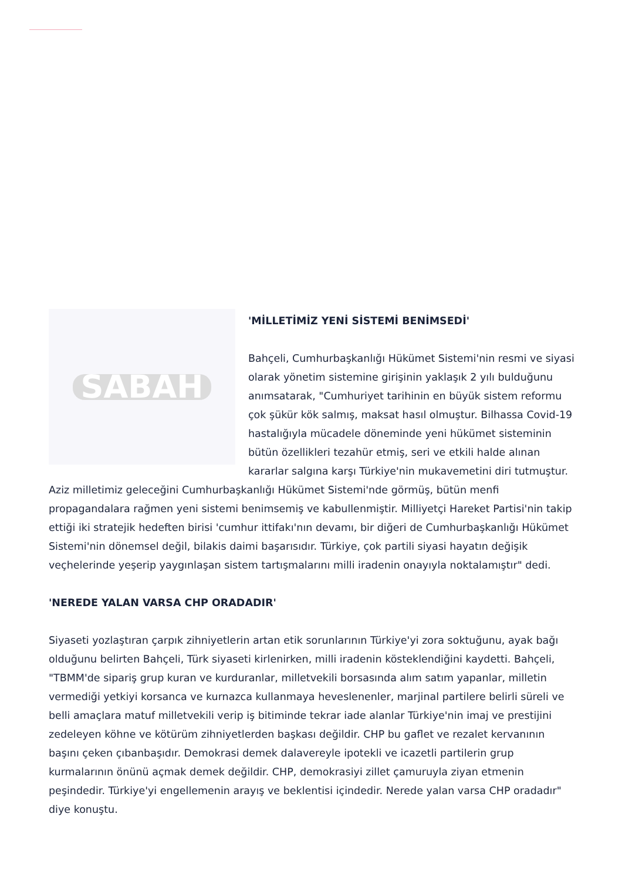SABAH
'MİLLETİMİZ YENİ SİSTEMİ BENİMSEDİ'
Bahçeli, Cumhurbaşkanlığı Hükümet Sistemi'nin resmi ve siyasi olarak yönetim sistemine girişinin yaklaşık 2 yılı bulduğunu anımsatarak, "Cumhuriyet tarihinin en büyük sistem reformu çok şükür kök salmış, maksat hasıl olmuştur. Bilhassa Covid-19 hastalığıyla mücadele döneminde yeni hükümet sisteminin bütün özellikleri tezahür etmiş, seri ve etkili halde alınan kararlar salgına karşı Türkiye'nin mukavemetini diri tutmuştur. Aziz milletimiz geleceğini Cumhurbaşkanlığı Hükümet Sistemi'nde görmüş, bütün menfi propagandalara rağmen yeni sistemi benimsemiş ve kabullenmiştir. Milliyetçi Hareket Partisi'nin takip ettiği iki stratejik hedeften birisi 'cumhur ittifakı'nın devamı, bir diğeri de Cumhurbaşkanlığı Hükümet Sistemi'nin dönemsel değil, bilakis daimi başarısıdır. Türkiye, çok partili siyasi hayatın değişik veçhelerinde yeşerip yaygınlaşan sistem tartışmalarını milli iradenin onayıyla noktalamıştır" dedi.
'NEREDE YALAN VARSA CHP ORADADIR'
Siyaseti yozlaştıran çarpık zihniyetlerin artan etik sorunlarının Türkiye'yi zora soktuğunu, ayak bağı olduğunu belirten Bahçeli, Türk siyaseti kirlenirken, milli iradenin kösteklendiğini kaydetti. Bahçeli, "TBMM'de sipariş grup kuran ve kurduranlar, milletvekili borsasında alım satım yapanlar, milletin vermediği yetkiyi korsanca ve kurnazca kullanmaya heveslenenler, marjinal partilere belirli süreli ve belli amaçlara matuf milletvekili verip iş bitiminde tekrar iade alanlar Türkiye'nin imaj ve prestijini zedeleyen köhne ve kötürüm zihniyetlerden başkası değildir. CHP bu gaflet ve rezalet kervanının başını çeken çıbanbaşıdır. Demokrasi demek dalavereyle ipotekli ve icazetli partilerin grup kurmalarının önünü açmak demek değildir. CHP, demokrasiyi zillet çamuruyla ziyan etmenin peşindedir. Türkiye'yi engellemenin arayış ve beklentisi içindedir. Nerede yalan varsa CHP oradadır" diye konuştu.